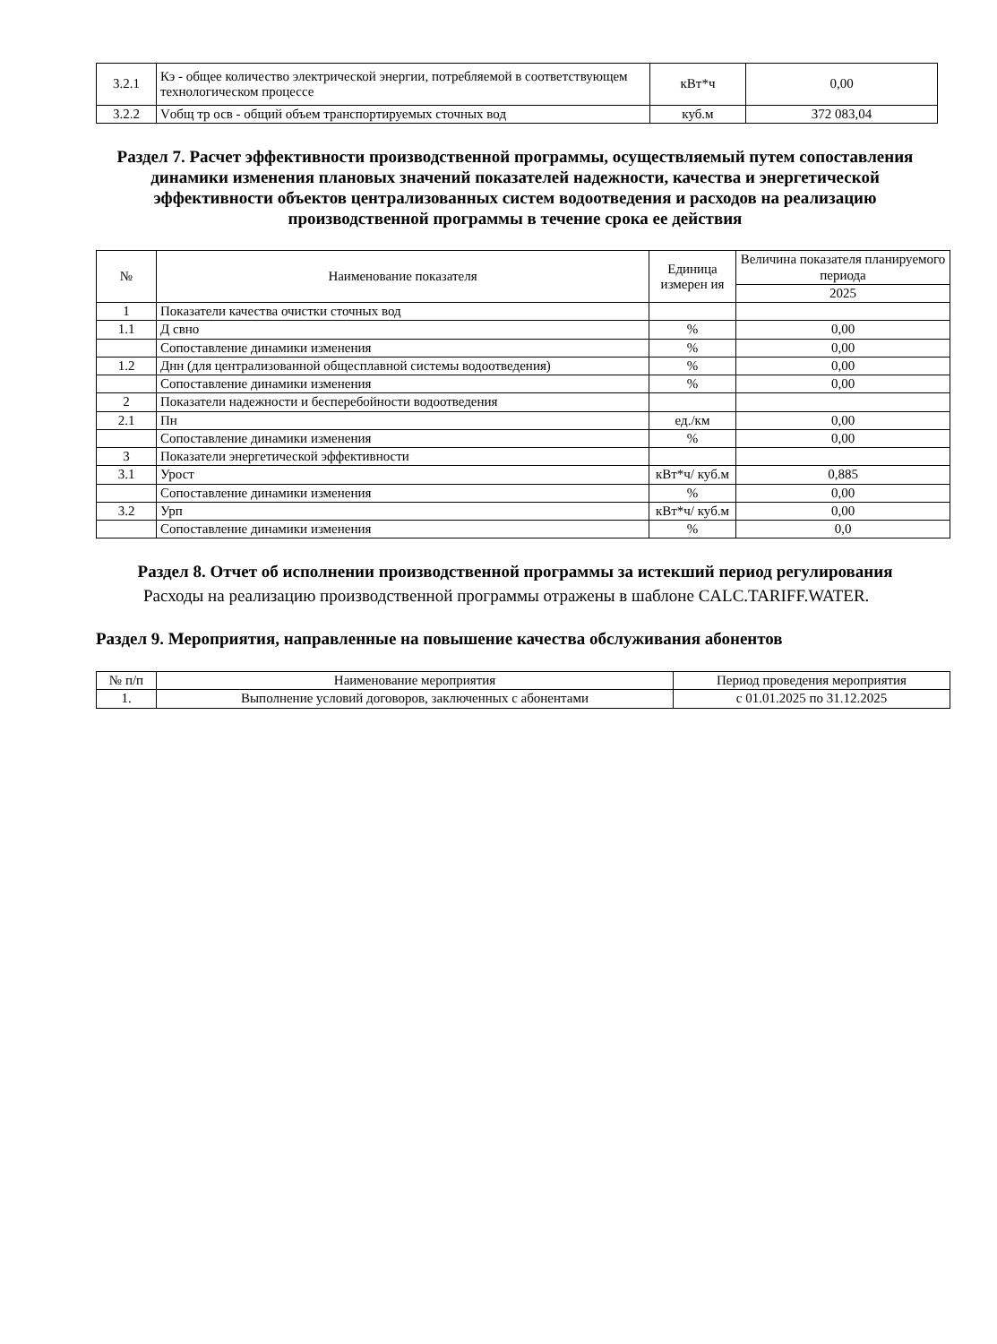| 3.2.1 | Кэ - общее количество электрической энергии, потребляемой в соответствующем технологическом процессе | кВт*ч | 0,00 |
| 3.2.2 | Vобщ тр осв - общий объем транспортируемых сточных вод | куб.м | 372 083,04 |
Раздел 7. Расчет эффективности производственной программы, осуществляемый путем сопоставления динамики изменения плановых значений показателей надежности, качества и энергетической эффективности объектов централизованных систем водоотведения и расходов на реализацию производственной программы в течение срока ее действия
| № | Наименование показателя | Единица измерен ия | Величина показателя планируемого периода |
| --- | --- | --- | --- |
| | | | 2025 |
| 1 | Показатели качества очистки сточных вод | | |
| 1.1 | Д свно | % | 0,00 |
| | Сопоставление динамики изменения | % | 0,00 |
| 1.2 | Днн (для централизованной общесплавной системы водоотведения) | % | 0,00 |
| | Сопоставление динамики изменения | % | 0,00 |
| 2 | Показатели надежности и бесперебойности водоотведения | | |
| 2.1 | Пн | ед./км | 0,00 |
| | Сопоставление динамики изменения | % | 0,00 |
| 3 | Показатели энергетической эффективности | | |
| 3.1 | Урост | кВт*ч/ куб.м | 0,885 |
| | Сопоставление динамики изменения | % | 0,00 |
| 3.2 | Урп | кВт*ч/ куб.м | 0,00 |
| | Сопоставление динамики изменения | % | 0,0 |
Раздел 8. Отчет об исполнении производственной программы за истекший период регулирования
Расходы на реализацию производственной программы отражены в шаблоне CALC.TARIFF.WATER.
Раздел 9. Мероприятия, направленные на повышение качества обслуживания абонентов
| № п/п | Наименование мероприятия | Период проведения мероприятия |
| --- | --- | --- |
| 1. | Выполнение условий договоров, заключенных с абонентами | с 01.01.2025 по 31.12.2025 |